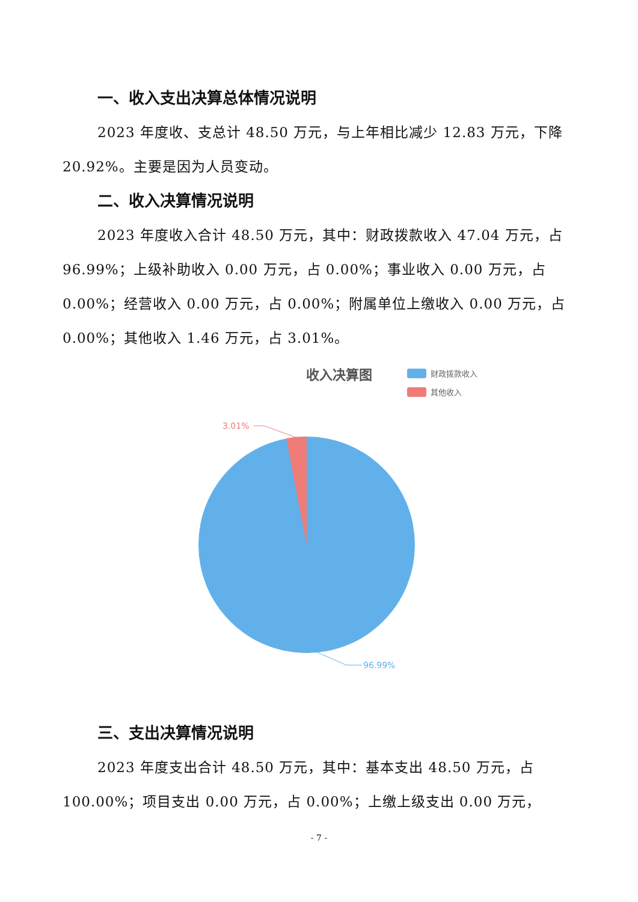一、收入支出决算总体情况说明
2023 年度收、支总计 48.50 万元，与上年相比减少 12.83 万元，下降 20.92%。主要是因为人员变动。
二、收入决算情况说明
2023 年度收入合计 48.50 万元，其中：财政拨款收入 47.04 万元，占 96.99%；上级补助收入 0.00 万元，占 0.00%；事业收入 0.00 万元，占 0.00%；经营收入 0.00 万元，占 0.00%；附属单位上缴收入 0.00 万元，占 0.00%；其他收入 1.46 万元，占 3.01%。
收入决算图
财政拨款收入
其他收入
3.01%
96.99%
三、支出决算情况说明
2023 年度支出合计 48.50 万元，其中：基本支出 48.50 万元，占 100.00%；项目支出 0.00 万元，占 0.00%；上缴上级支出 0.00 万元，
- 7 -